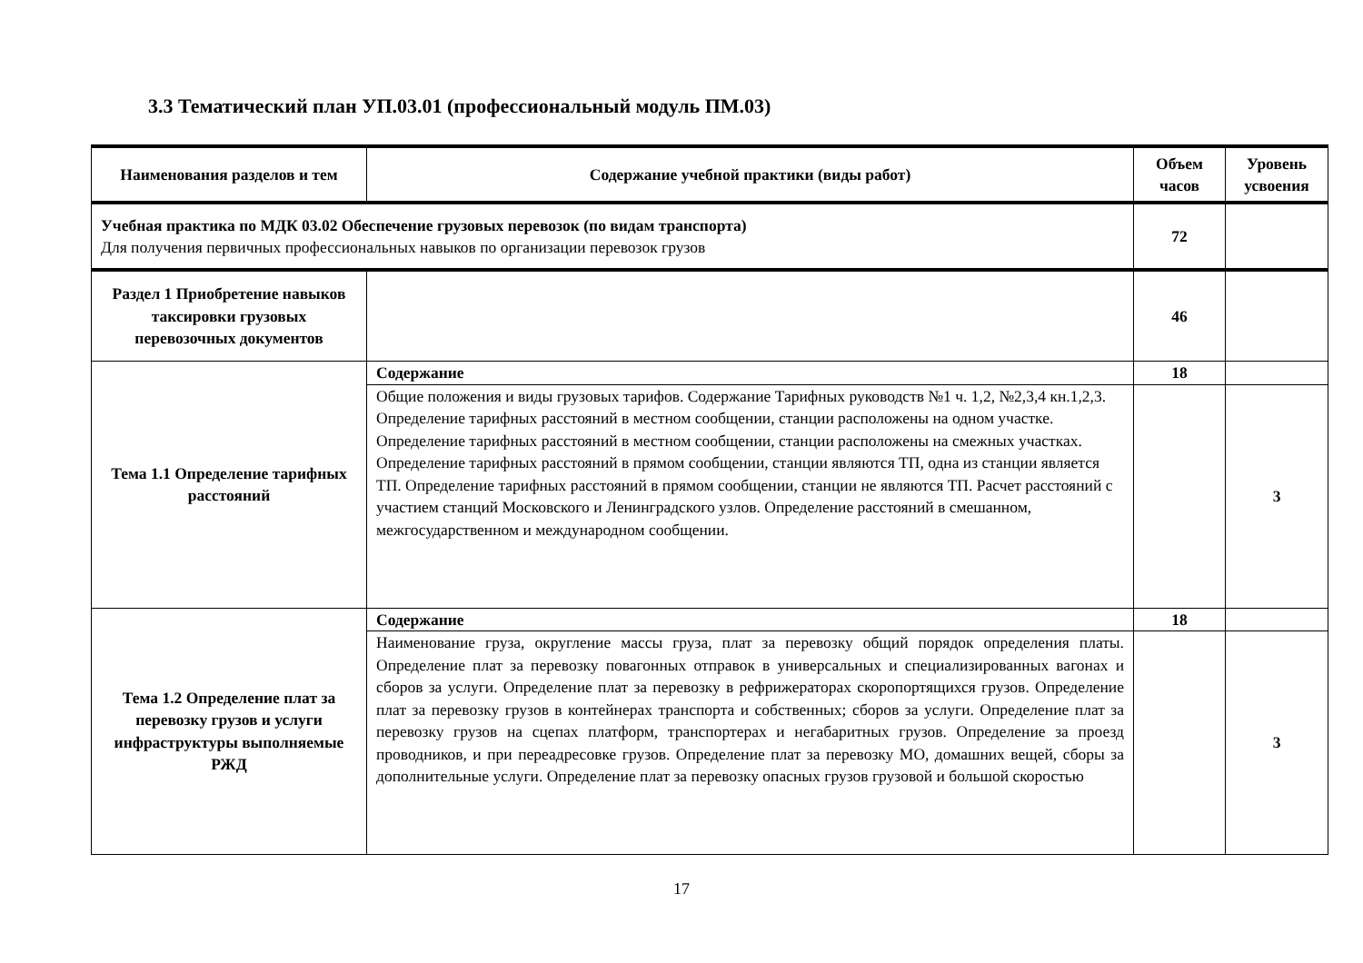3.3 Тематический план УП.03.01 (профессиональный модуль ПМ.03)
| Наименования разделов и тем | Содержание учебной практики (виды работ) | Объем часов | Уровень усвоения |
| --- | --- | --- | --- |
| Учебная практика по МДК 03.02 Обеспечение грузовых перевозок (по видам транспорта) Для получения первичных профессиональных навыков по организации перевозок грузов | | 72 | |
| Раздел 1 Приобретение навыков таксировки грузовых перевозочных документов | | 46 | |
| Тема 1.1 Определение тарифных расстояний | Содержание | 18 | |
| | Общие положения и виды грузовых тарифов. Содержание Тарифных руководств №1 ч. 1,2, №2,3,4 кн.1,2,3. Определение тарифных расстояний в местном сообщении, станции расположены на одном участке. Определение тарифных расстояний в местном сообщении, станции расположены на смежных участках. Определение тарифных расстояний в прямом сообщении, станции являются ТП, одна из станции является ТП. Определение тарифных расстояний в прямом сообщении, станции не являются ТП. Расчет расстояний с участием станций Московского и Ленинградского узлов. Определение расстояний в смешанном, межгосударственном и международном сообщении. | | 3 |
| Тема 1.2 Определение плат за перевозку грузов и услуги инфраструктуры выполняемые РЖД | Содержание | 18 | |
| | Наименование груза, округление массы груза, плат за перевозку общий порядок определения платы. Определение плат за перевозку повагонных отправок в универсальных и специализированных вагонах и сборов за услуги. Определение плат за перевозку в рефрижераторах скоропортящихся грузов. Определение плат за перевозку грузов в контейнерах транспорта и собственных; сборов за услуги. Определение плат за перевозку грузов на сцепах платформ, транспортерах и негабаритных грузов. Определение за проезд проводников, и при переадресовке грузов. Определение плат за перевозку МО, домашних вещей, сборы за дополнительные услуги. Определение плат за перевозку опасных грузов грузовой и большой скоростью | | 3 |
17